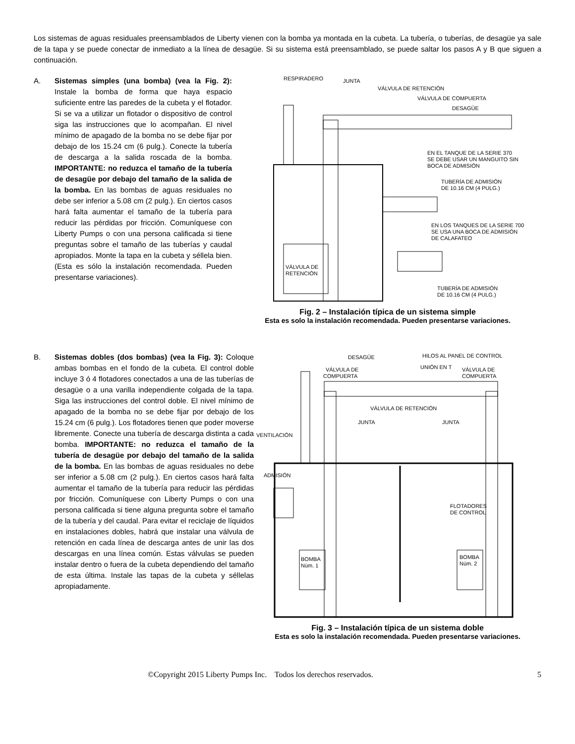Los sistemas de aguas residuales preensamblados de Liberty vienen con la bomba ya montada en la cubeta. La tubería, o tuberías, de desagüe ya sale de la tapa y se puede conectar de inmediato a la línea de desagüe. Si su sistema está preensamblado, se puede saltar los pasos A y B que siguen a continuación.
A. Sistemas simples (una bomba) (vea la Fig. 2): Instale la bomba de forma que haya espacio suficiente entre las paredes de la cubeta y el flotador. Si se va a utilizar un flotador o dispositivo de control siga las instrucciones que lo acompañan. El nivel mínimo de apagado de la bomba no se debe fijar por debajo de los 15.24 cm (6 pulg.). Conecte la tubería de descarga a la salida roscada de la bomba. IMPORTANTE: no reduzca el tamaño de la tubería de desagüe por debajo del tamaño de la salida de la bomba. En las bombas de aguas residuales no debe ser inferior a 5.08 cm (2 pulg.). En ciertos casos hará falta aumentar el tamaño de la tubería para reducir las pérdidas por fricción. Comuníquese con Liberty Pumps o con una persona calificada si tiene preguntas sobre el tamaño de las tuberías y caudal apropiados. Monte la tapa en la cubeta y séllela bien. (Esta es sólo la instalación recomendada. Pueden presentarse variaciones).
RESPIRADERO
JUNTA
VÁLVULA DE RETENCIÓN
VÁLVULA DE COMPUERTA
DESAGÜE
EN EL TANQUE DE LA SERIE 370
SE DEBE USAR UN MANGUITO SIN
BOCA DE ADMISIÓN
TUBERÍA DE ADMISIÓN
DE 10.16 CM (4 PULG.)
EN LOS TANQUES DE LA SERIE 700
SE USA UNA BOCA DE ADMISIÓN
DE CALAFATEO
VÁLVULA DE
RETENCIÓN
TUBERÍA DE ADMISIÓN
DE 10.16 CM (4 PULG.)
Fig. 2 – Instalación típica de un sistema simple
Esta es solo la instalación recomendada. Pueden presentarse variaciones.
B. Sistemas dobles (dos bombas) (vea la Fig. 3): Coloque ambas bombas en el fondo de la cubeta. El control doble incluye 3 ó 4 flotadores conectados a una de las tuberías de desagüe o a una varilla independiente colgada de la tapa. Siga las instrucciones del control doble. El nivel mínimo de apagado de la bomba no se debe fijar por debajo de los 15.24 cm (6 pulg.). Los flotadores tienen que poder moverse libremente. Conecte una tubería de descarga distinta a cada bomba. IMPORTANTE: no reduzca el tamaño de la tubería de desagüe por debajo del tamaño de la salida de la bomba. En las bombas de aguas residuales no debe ser inferior a 5.08 cm (2 pulg.). En ciertos casos hará falta aumentar el tamaño de la tubería para reducir las pérdidas por fricción. Comuníquese con Liberty Pumps o con una persona calificada si tiene alguna pregunta sobre el tamaño de la tubería y del caudal. Para evitar el reciclaje de líquidos en instalaciones dobles, habrá que instalar una válvula de retención en cada línea de descarga antes de unir las dos descargas en una línea común. Estas válvulas se pueden instalar dentro o fuera de la cubeta dependiendo del tamaño de esta última. Instale las tapas de la cubeta y séllelas apropiadamente.
DESAGÜE
HILOS AL PANEL DE CONTROL
VÁLVULA DE
COMPUERTA
UNIÓN EN T
VÁLVULA DE
COMPUERTA
VÁLVULA DE RETENCIÓN
JUNTA
JUNTA
VENTILACIÓN
ADMISIÓN
FLOTADORES
DE CONTROL
BOMBA
Núm. 1
BOMBA
Núm. 2
Fig. 3 – Instalación típica de un sistema doble
Esta es solo la instalación recomendada. Pueden presentarse variaciones.
©Copyright 2015 Liberty Pumps Inc. Todos los derechos reservados. 5